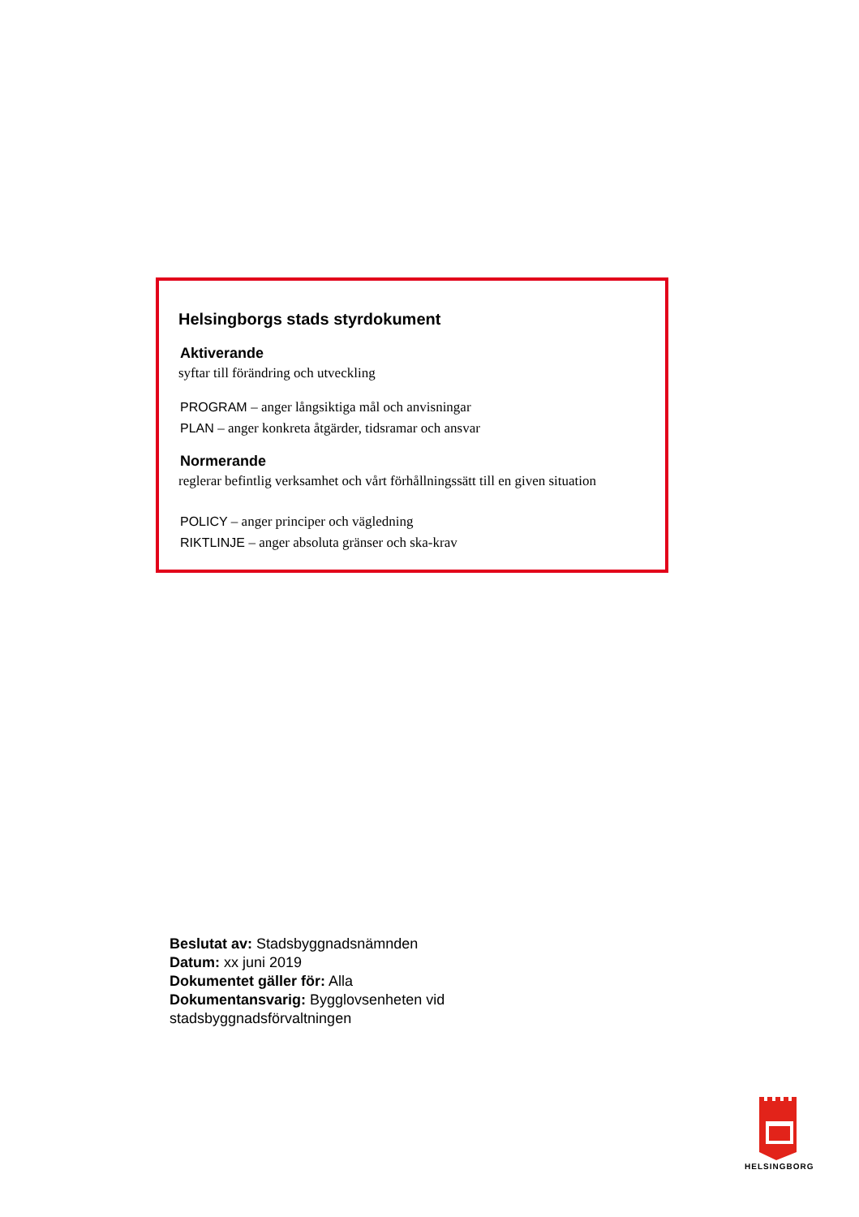Helsingborgs stads styrdokument
Aktiverande
syftar till förändring och utveckling
PROGRAM – anger långsiktiga mål och anvisningar
PLAN – anger konkreta åtgärder, tidsramar och ansvar
Normerande
reglerar befintlig verksamhet och vårt förhållningssätt till en given situation
POLICY – anger principer och vägledning
RIKTLINJE – anger absoluta gränser och ska-krav
Beslutat av: Stadsbyggnadsnämnden
Datum: xx juni 2019
Dokumentet gäller för: Alla
Dokumentansvarig: Bygglovsenheten vid
stadsbyggnadsförvaltningen
HELSINGBORG